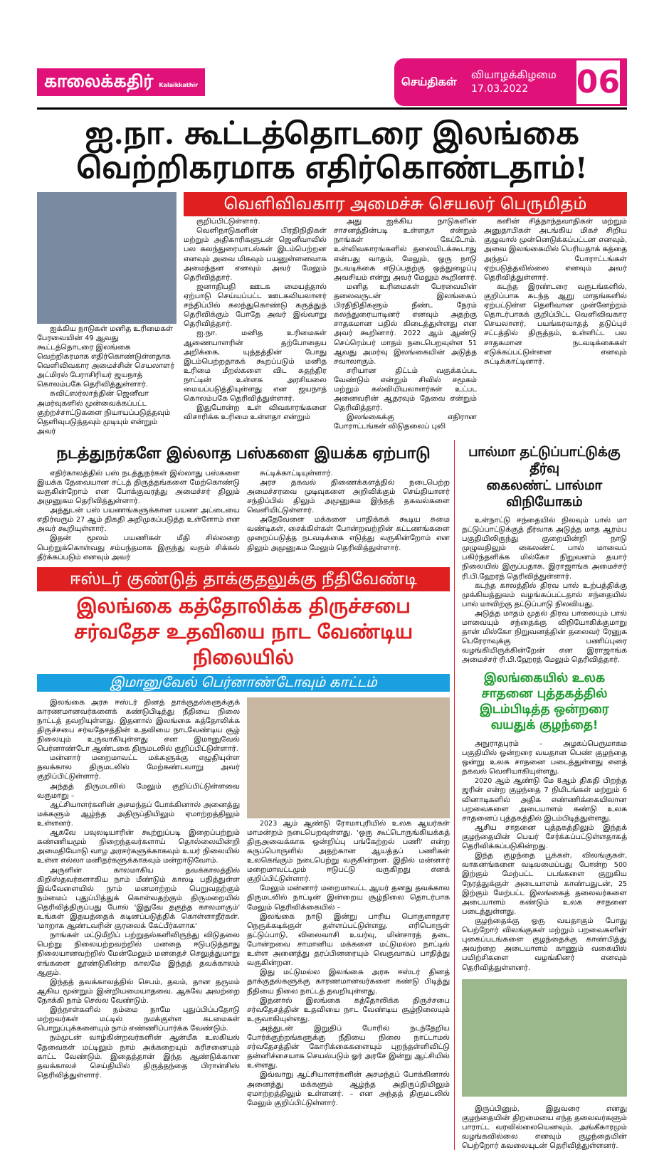காலைக்கதிர் Kalaikkathir
செய்திகள் வியாழக்கிழமை
17.03.2022 06
ஐ.நா. கூட்டத்தொடரை இலங்கை வெற்றிகரமாக எதிர்கொண்டதாம்!
ஐக்கிய நாடுகள் மனித உரிமைகள் பேரவையின் 49 ஆவது கூட்டத்தொடரை இலங்கை வெற்றிகரமாக எதிர்கொண்டுள்ளதாக வெளிவிவகார அமைச்சின் செயலாளர் அட்மிரல் பேராசிரியர் ஜயநாத் கொலம்பகே தெரிவித்துள்ளார்.
சுவிட்ஸர்லாந்தின் ஜெனீவா அமர்வுகளில் முன்வைக்கப்பட்ட குற்றச்சாட்டுகளை நியாயப்படுத்தவும் தெளிவுபடுத்தவும் முடியும் என்றும் அவர்
வெளிவிவகார அமைச்சு செயலர் பெருமிதம்
குறிப்பிட்டுள்ளார்.
வெளிநாடுகளின் பிரதிநிதிகள் மற்றும் அதிகாரிகளுடன் ஜெனீவாவில் பல கலந்துரையாடல்கள் இடம்பெற்றன எனவும் அவை மிகவும் பயனுள்ளனவாக அமைந்தன எனவும் அவர் மேலும் தெரிவித்தார்.
ஜனாதிபதி ஊடக மையத்தால் ஏற்பாடு செய்யப்பட்ட ஊடகவியலாளர் சந்திப்பில் கலந்துகொண்டு கருத்துத் தெரிவிக்கும் போதே அவர் இவ்வாறு தெரிவித்தார்.
ஐ.நா. மனித உரிமைகள் ஆணையாளரின் தற்போதைய அறிக்கை, யுத்தத்தின் போது இடம்பெற்றதாகக் கூறப்படும் மனித உரிமை மீறல்களை விட சுதந்திர நாட்டின் உள்ளக அரசியலை மையப்படுத்தியுள்ளது என ஜயநாத் கொலம்பகே தெரிவித்துள்ளார்.
இதுபோன்ற உள் விவகாரங்களை விசாரிக்க உரிமை உள்ளதா என்றும்
அது ஐக்கிய நாடுகளின் சாசனத்தின்படி உள்ளதா என்றும் நாங்கள் கேட்டோம். உள்விவகாரங்களில் தலையிடக்கூடாது என்பது வாதம், மேலும், ஒரு நாடு நடவடிக்கை எடுப்பதற்கு ஒத்துழைப்பு அவசியம் என்று அவர் மேலும் கூறினார்.
மனித உரிமைகள் பேரவையின் தலைவருடன் இலங்கைப் பிரதிநிதிகளும் நீண்ட நேரம் கலந்துரையாடினர் எனவும் அதற்கு சாதகமான பதில் கிடைத்துள்ளது என அவர் கூறினார். 2022 ஆம் ஆண்டு செப்ரெம்பர் மாதம் நடைபெறவுள்ள 51 ஆவது அமர்வு இலங்கையின் அடுத்த சவாலாகும்.
சரியான திட்டம் வகுக்கப்பட வேண்டும் என்றும் சிவில் சமூகம் மற்றும் கல்வியியலாளர்கள் உட்பட அனைவரின் ஆதரவும் தேவை என்றும் தெரிவித்தார்.
இலங்கைக்கு எதிரான போராட்டங்கள் விடுதலைப் புலி
களின் சித்தாந்தவாதிகள் மற்றும் அனுதாபிகள் அடங்கிய மிகச் சிறிய குழுவால் முன்னெடுக்கப்பட்டன எனவும், அவை இலங்கையில் பெரியதாக் கத்தை அந்தப் போராட்டங்கள் ஏற்படுத்தவில்லை எனவும் அவர் தெரிவித்துள்ளார்.
கடந்த இரண்டரை வருடங்களில், குறிப்பாக கடந்த ஆறு மாதங்களில் ஏற்பட்டுள்ள தெளிவான முன்னேற்றம் தொடர்பாகக் குறிப்பிட்ட வெளிவிவகார செயலாளர், பயங்கரவாதத் தடுப்புச் சட்டத்தில் திருத்தம், உள்ளிட்ட பல சாதகமான நடவடிக்கைகள் எடுக்கப்பட்டுள்ளன எனவும் சுட்டிக்காட்டினார்.
நடத்துநர்களே இல்லாத பஸ்களை இயக்க ஏற்பாடு
எதிர்காலத்தில் பஸ் நடத்துநர்கள் இல்லாது பஸ்களை இயக்க தேவையான சட்டத் திருத்தங்களை மேற்கொண்டு வருகின்றோம் என போக்குவரத்து அமைச்சர் திலும் அமுனுகம தெரிவித்துள்ளார்.
அத்துடன் பஸ் பயணங்களுக்கான பயண அட்டையை எதிர்வரும் 27 ஆம் திகதி அறிமுகப்படுத்த உள்ளோம் என அவர் கூறியுள்ளார்.
இதன் மூலம் பயணிகள் மீதி சில்லறை பெற்றுக்கொள்வது சம்பந்தமாக இருந்து வரும் சிக்கல் தீர்க்கப்படும் எனவும் அவர்
சுட்டிக்காட்டியுள்ளார்.
அரச தகவல் திணைக்களத்தில் நடைபெற்ற அமைச்சரவை முடிவுகளை அறிவிக்கும் செய்தியாளர் சந்திப்பில் திலும் அமுனுகம இந்தத் தகவல்களை வெளியிட்டுள்ளார்.
அதேவேளை மக்களை பாதிக்கக் கூடிய சுமை வண்டிகள், சைக்கிள்கள் போன்றவற்றின் கட்டணங்களை முறைப்படுத்த நடவடிக்கை எடுத்து வருகின்றோம் என திலும் அமுனுகம மேலும் தெரிவித்துள்ளார்.
ஈஸ்டர் குண்டுத் தாக்குதலுக்கு நீதிவேண்டி
இலங்கை கத்தோலிக்க திருச்சபை
சர்வதேச உதவியை நாட வேண்டிய நிலையில்
இமானுவேல் பெர்னாண்டோவும் காட்டம்
இலங்கை அரசு ஈஸ்டர் தினத் தாக்குதல்களுக்குக் காரணமானவர்களைக் கண்டுபிடித்து நீதியை நிலை நாட்டத் தவறியுள்ளது. இதனால் இலங்கை கத்தோலிக்க திருச்சபை சர்வதேசத்தின் உதவியை நாடவேண்டிய சூழ் நிலையும் உருவாகியுள்ளது என இமானுவேல் பெர்னாண்டோ ஆண்டகை திருமடலில் குறிப்பிட்டுள்ளார்.
மன்னார் மறைமாவட்ட மக்களுக்கு எழுதியுள்ள தவக்கால திருமடலில் மேற்கண்டவாறு அவர் குறிப்பிட்டுள்ளார்.
அந்தத் திருமடலில் மேலும் குறிப்பிட்டுள்ளவை வருமாறு –
ஆட்சியாளர்களின் அசமந்தப் போக்கினால் அனைத்து மக்களும் ஆழ்ந்த அதிருப்தியிலும் ஏமாற்றத்திலும் உள்ளனர்.
ஆகவே பவுலடியாரின் கூற்றுப்படி இறைப்பற்றும் கண்ணியமும் நிறைந்தவர்களாய் தொல்லையின்றி அமைதியோடு வாழ அரசர்களுக்காகவும் உயர் நிலையில் உள்ள எல்லா மனிதர்களுக்காகவும் மன்றாடுவோம்.
அருளின் காலமாகிய தவக்காலத்தில் கிறிஸ்தவர்களாகிய நாம் மீண்டும் காலடி பதித்துள்ள இவ்வேளையில் நாம் மனமாற்றம் பெறுவதற்கும் நம்மைப் புதுப்பித்துக் கொள்வதற்கும் திருமறையில் தெரிவித்திருப்பது போல் 'இதுவே தகுந்த காலமாகும்' உங்கள் இதயத்தைக் கடினப்படுத்திக் கொள்ளாதீர்கள். 'மாறாக ஆண்டவரின் குரலைக் கேட்பீர்களாக'
நாங்கள் மட்டுமீறிப் பற்றுதல்களிலிருந்து விடுதலை பெற்று நிலையற்றவற்றில் மனதை ஈடுபடுத்தாது நிலையானவற்றில் மேன்மேலும் மனதைச் செலுத்துமாறு எங்களை தூண்டுகின்ற காலமே இந்தத் தவக்காலம் ஆகும்.
இந்தத் தவக்காலத்தில் செபம், தவம், தான தருமம் ஆகிய மூன்றும் இன்றியமையாதவை. ஆகவே அவற்றை நோக்கி நாம் செல்ல வேண்டும்.
இந்நாள்களில் நம்மை நாமே புதுப்பிப்பதோடு மற்றவர்கள் மட்டில் நமக்குள்ள கடமைகள் பொறுப்புக்களையும் நாம் எண்ணிப்பார்க்க வேண்டும்.
நம்முடன் வாழ்கின்றவர்களின் ஆன்மீக உலகியல் தேவைகள் மட்டிலும் நாம் அக்கறையும் கரிசனையும் காட்ட வேண்டும். இதைத்தான் இந்த ஆண்டுக்கான தவக்காலச் செய்தியில் திருத்தந்தை பிரான்சிஸ் தெரிவித்துள்ளார்.
2023 ஆம் ஆண்டு ரோமாபுரியில் உலக ஆயர்கள் மாமன்றம் நடைபெறவுள்ளது. 'ஒரு கூட்டொருங்கியக்கத் திருஅவைக்காக ஒன்றிப்பு பங்கேற்றல் பணி' என்ற கருப்பொருளில் அதற்கான ஆயத்தப் பணிகள் உலகெங்கும் நடைபெற்று வருகின்றன. இதில் மன்னார் மறைமாவட்டமும் ஈடுபட்டு வருகிறது எனக் குறிப்பிட்டுள்ளார்.
மேலும் மன்னார் மறைமாவட்ட ஆயர் தனது தவக்கால திருமடலில் நாட்டின் இன்றைய சூழ்நிலை தொடர்பாக மேலும் தெரிவிக்கையில் –
இலங்கை நாடு இன்று பாரிய பொருளாதார நெருக்கடிக்குள் தள்ளப்பட்டுள்ளது. எரிபொருள் தட்டுப்பாடு, விலைவாசி உயர்வு, மின்சாரத் தடை போன்றவை சாமானிய மக்களை மட்டுமல்ல நாட்டில் உள்ள அனைத்து தரப்பினரையும் வெகுவாகப் பாதித்து வருகின்றன.
இது மட்டுமல்ல இலங்கை அரசு ஈஸ்டர் தினத் தாக்குதல்களுக்கு காரணமானவர்களை கண்டு பிடித்து நீதியை நிலை நாட்டத் தவறியுள்ளது.
இதனால் இலங்கை கத்தோலிக்க திருச்சபை சர்வதேசத்தின் உதவியை நாட வேண்டிய சூழ்நிலையும் உருவாகியுள்ளது.
அத்துடன் இறுதிப் போரில் நடந்தேறிய போர்க்குற்றங்களுக்கு நீதியை நிலை நாட்டாமல் சர்வதேசத்தின் கோரிக்கைகளையும் புறந்தள்ளிவிட்டு தன்னிச்சையாக செயல்படும் ஓர் அரசே இன்று ஆட்சியில் உள்ளது.
இவ்வாறு ஆட்சியாளர்களின் அசமந்தப் போக்கினால் அனைத்து மக்களும் ஆழ்ந்த அதிருப்தியிலும் ஏமாற்றத்திலும் உள்ளனர். – என அந்தத் திருமடலில் மேலும் குறிப்பிட்டுள்ளார்.
பால்மா தட்டுப்பாட்டுக்கு தீர்வு
கைலண்ட் பால்மா விநியோகம்
உள்நாட்டு சந்தையில் நிலவும் பால் மா தட்டுப்பாட்டுக்குத் தீர்வாக அடுத்த மாத ஆரம்ப பகுதியிலிருந்து குறையின்றி நாடு முழுவதிலும் கைலண்ட் பால் மாவைப் பகிர்ந்தளிக்க மில்கோ நிறுவனம் தயார் நிலையில் இருப்பதாக, இராஜாங்க அமைச்சர் ரி.பி.ஹேரத் தெரிவித்துள்ளார்.
கடந்த காலத்தில் திரவ பால் உற்பத்திக்கு முக்கியத்துவம் வழங்கப்பட்டதால் சந்தையில் பால் மாவிற்கு தட்டுப்பாடு நிலவியது.
அடுத்த மாதம் முதல் திரவ பாலையும் பால் மாவையும் சந்தைக்கு விநியோகிக்குமாறு தான் மில்கோ நிறுவனத்தின் தலைவர் ரேனுக பெரேராவுக்கு பணிப்புரை வழங்கியிருக்கின்றேன் என இராஜாங்க அமைச்சர் ரி.பி.ஹேரத் மேலும் தெரிவித்தார்.
இலங்கையில் உலக சாதனை புத்தகத்தில் இடம்பிடித்த ஒன்றரை வயதுக் குழந்தை!
அநுராதபுரம் – அழகப்பெருமாகம பகுதியில் ஒன்றரை வயதான பெண் குழந்தை ஒன்று உலக சாதனை படைத்துள்ளது எனத் தகவல் வெளியாகியுள்ளது.
2020 ஆம் ஆண்டு மே 8ஆம் திகதி பிறந்த ஜரின் என்ற குழந்தை 7 நிமிடங்கள் மற்றும் 6 வினாடிகளில் அதிக எண்ணிக்கையிலான பறவைகளை அடையாளம் கண்டு உலக சாதனைப் புத்தகத்தில் இடம்பிடித்துள்ளது.
ஆசிய சாதனை புத்தகத்திலும் இந்தக் குழந்தையின் பெயர் சேர்க்கப்பட்டுள்ளதாகத் தெரிவிக்கப்படுகின்றது.
இந்த குழந்தை பூக்கள், விலங்குகள், வாகனங்களை வடிவமைப்பது போன்ற 500 இற்கும் மேற்பட்ட படங்களை குறுகிய நேரத்துக்குள் அடையாளம் காண்பதுடன், 25 இற்கும் மேற்பட்ட இலங்கைத் தலைவர்களை அடையாளம் கண்டும் உலக சாதனை படைத்துள்ளது.
குழந்தைக்கு ஒரு வயதாகும் போது பெற்றோர் விலங்குகள் மற்றும் பறவைகளின் புகைப்படங்களை குழந்தைக்கு காண்பித்து அவற்றை அடையாளம் காணும் வகையில் பயிற்சிகளை வழங்கினர் எனவும் தெரிவித்துள்ளனர்.
இருப்பினும், இதுவரை எனது குழந்தையின் திறமையை எந்த தலைவர்களும் பாராட்ட வரவில்லையெனவும், அங்கீகாரமும் வழங்கவில்லை எனவும் குழந்தையின் பெற்றோர் கவலையுடன் தெரிவித்துள்ளனர்.